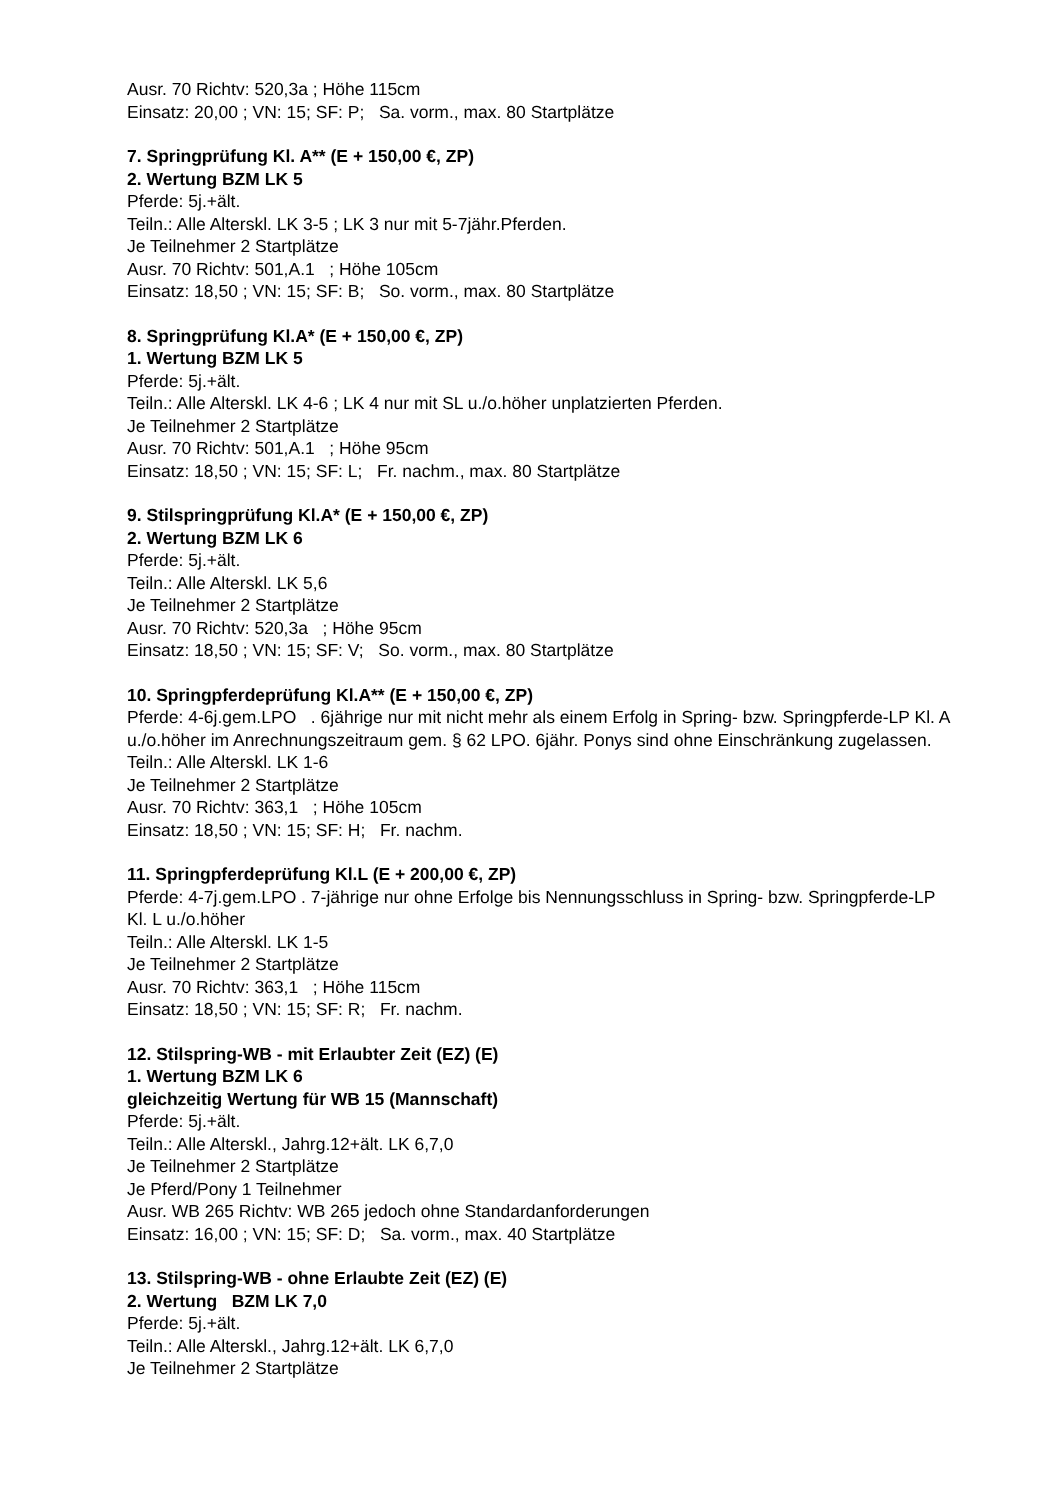Ausr. 70 Richtv: 520,3a ; Höhe 115cm
Einsatz: 20,00 ; VN: 15; SF: P; Sa. vorm., max. 80 Startplätze
7. Springprüfung Kl. A** (E + 150,00 €, ZP)
2. Wertung BZM LK 5
Pferde: 5j.+ält.
Teiln.: Alle Alterskl. LK 3-5 ; LK 3 nur mit 5-7jähr.Pferden.
Je Teilnehmer 2 Startplätze
Ausr. 70 Richtv: 501,A.1 ; Höhe 105cm
Einsatz: 18,50 ; VN: 15; SF: B; So. vorm., max. 80 Startplätze
8. Springprüfung Kl.A* (E + 150,00 €, ZP)
1. Wertung BZM LK 5
Pferde: 5j.+ält.
Teiln.: Alle Alterskl. LK 4-6 ; LK 4 nur mit SL u./o.höher unplatzierten Pferden.
Je Teilnehmer 2 Startplätze
Ausr. 70 Richtv: 501,A.1 ; Höhe 95cm
Einsatz: 18,50 ; VN: 15; SF: L; Fr. nachm., max. 80 Startplätze
9. Stilspringprüfung Kl.A* (E + 150,00 €, ZP)
2. Wertung BZM LK 6
Pferde: 5j.+ält.
Teiln.: Alle Alterskl. LK 5,6
Je Teilnehmer 2 Startplätze
Ausr. 70 Richtv: 520,3a ; Höhe 95cm
Einsatz: 18,50 ; VN: 15; SF: V; So. vorm., max. 80 Startplätze
10. Springpferdeprüfung Kl.A** (E + 150,00 €, ZP)
Pferde: 4-6j.gem.LPO . 6jährige nur mit nicht mehr als einem Erfolg in Spring- bzw. Springpferde-LP Kl. A u./o.höher im Anrechnungszeitraum gem. § 62 LPO. 6jähr. Ponys sind ohne Einschränkung zugelassen.
Teiln.: Alle Alterskl. LK 1-6
Je Teilnehmer 2 Startplätze
Ausr. 70 Richtv: 363,1 ; Höhe 105cm
Einsatz: 18,50 ; VN: 15; SF: H; Fr. nachm.
11. Springpferdeprüfung Kl.L (E + 200,00 €, ZP)
Pferde: 4-7j.gem.LPO . 7-jährige nur ohne Erfolge bis Nennungsschluss in Spring- bzw. Springpferde-LP Kl. L u./o.höher
Teiln.: Alle Alterskl. LK 1-5
Je Teilnehmer 2 Startplätze
Ausr. 70 Richtv: 363,1 ; Höhe 115cm
Einsatz: 18,50 ; VN: 15; SF: R; Fr. nachm.
12. Stilspring-WB - mit Erlaubter Zeit (EZ) (E)
1. Wertung BZM LK 6
gleichzeitig Wertung für WB 15 (Mannschaft)
Pferde: 5j.+ält.
Teiln.: Alle Alterskl., Jahrg.12+ält. LK 6,7,0
Je Teilnehmer 2 Startplätze
Je Pferd/Pony 1 Teilnehmer
Ausr. WB 265 Richtv: WB 265 jedoch ohne Standardanforderungen
Einsatz: 16,00 ; VN: 15; SF: D; Sa. vorm., max. 40 Startplätze
13. Stilspring-WB - ohne Erlaubte Zeit (EZ) (E)
2. Wertung BZM LK 7,0
Pferde: 5j.+ält.
Teiln.: Alle Alterskl., Jahrg.12+ält. LK 6,7,0
Je Teilnehmer 2 Startplätze